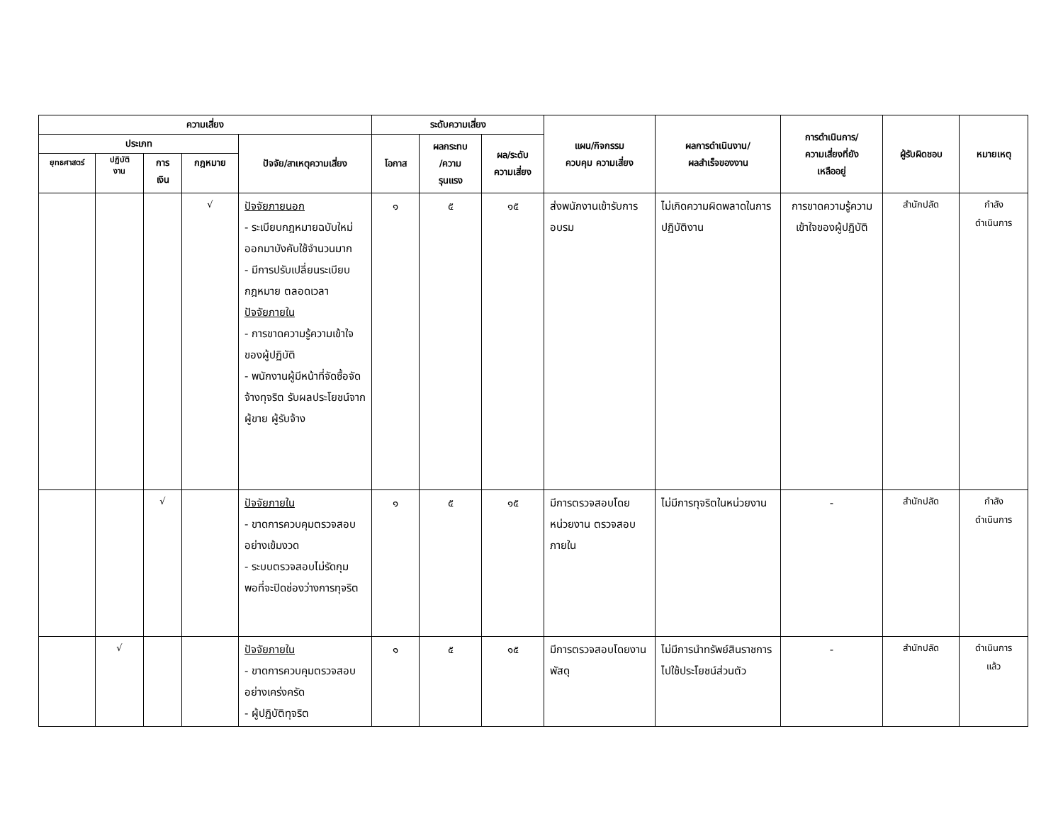| ความเสี่ยง | | | | | ระดับความเสี่ยง | | | แผน/กิจกรรม ควบคุม ความเสี่ยง | ผลการดำเนินงาน/ ผลสำเร็จของงาน | การดำเนินการ/ ความเสี่ยงที่ยัง เหลืออยู่ | ผู้รับผิดชอบ | หมายเหตุ |
| --- | --- | --- | --- | --- | --- | --- | --- | --- | --- | --- | --- | --- |
| ประเภท | | | | ปัจจัย/สาเหตุความเสี่ยง | โอกาส | ผลกระทบ /ความ รุนแรง | ผล/ระดับ ความเสี่ยง | | | | | |
| ยุทธศาสตร์ | ปฏิบัติ งาน | การ เงิน | กฎหมาย | | | | | | | | | |
| | | | √ | ปัจจัยภายนอก - ระเบียบกฎหมายฉบับใหม่ออกมาบังคับใช้จำนวนมาก - มีการปรับเปลี่ยนระเบียบ กฎหมาย ตลอดเวลา ปัจจัยภายใน - การขาดความรู้ความเข้าใจของผู้ปฏิบัติ - พนักงานผู้มีหน้าที่จัดซื้อจัดจ้างทุจริต รับผลประโยชน์จากผู้ขาย ผู้รับจ้าง | ๑ | ๕ | ๑๕ | ส่งพนักงานเข้ารับการอบรม | ไม่เกิดความผิดพลาดในการปฏิบัติงาน | การขาดความรู้ความเข้าใจของผู้ปฏิบัติ | สำนักปลัด | กำลัง ดำเนินการ |
| | | √ | | ปัจจัยภายใน - ขาดการควบคุมตรวจสอบอย่างเข้มงวด - ระบบตรวจสอบไม่รัดกุมพอที่จะปิดช่องว่างการทุจริต | ๑ | ๕ | ๑๕ | มีการตรวจสอบโดยหน่วยงาน ตรวจสอบภายใน | ไม่มีการทุจริตในหน่วยงาน | - | สำนักปลัด | กำลัง ดำเนินการ |
| | √ | | | ปัจจัยภายใน - ขาดการควบคุมตรวจสอบอย่างเคร่งครัด - ผู้ปฏิบัติทุจริต | ๑ | ๕ | ๑๕ | มีการตรวจสอบโดยงานพัสดุ | ไม่มีการนำทรัพย์สินราชการไปใช้ประโยชน์ส่วนตัว | - | สำนักปลัด | ดำเนินการ แล้ว |